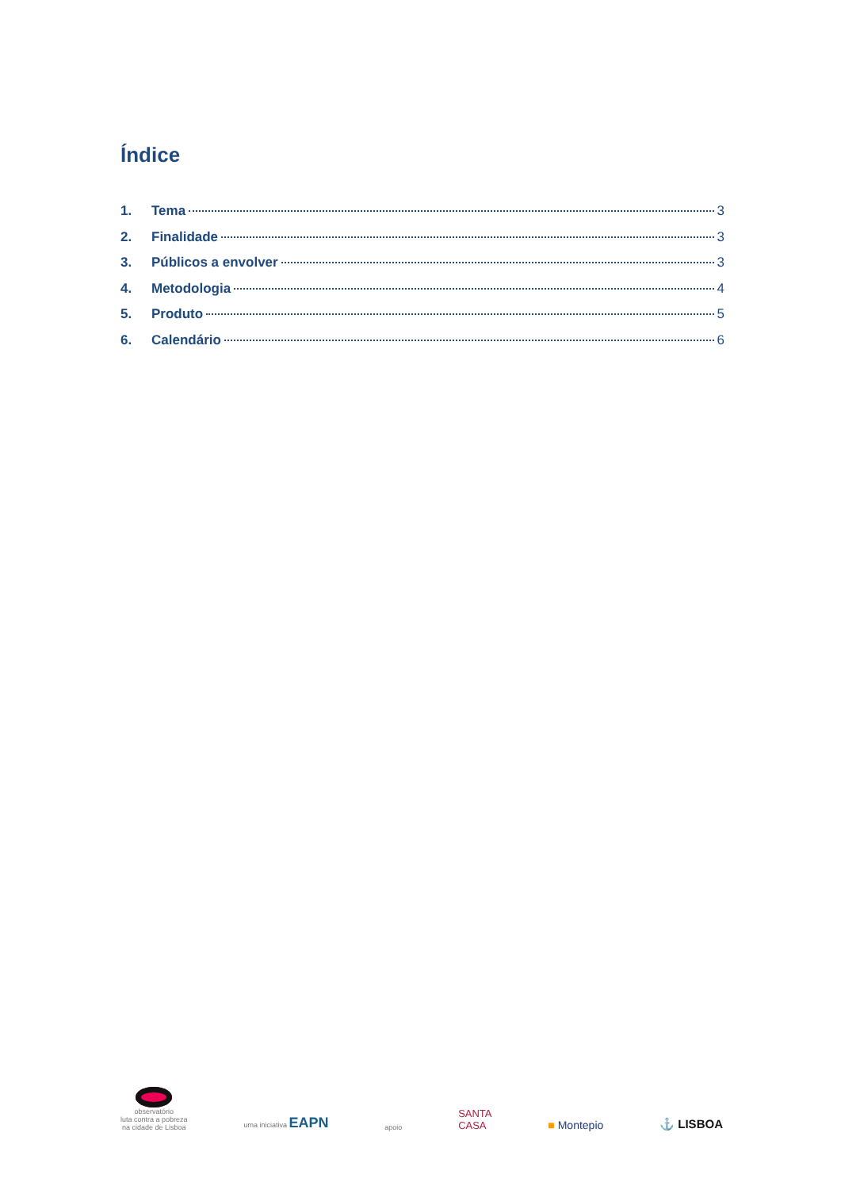Índice
1. Tema 3
2. Finalidade 3
3. Públicos a envolver 3
4. Metodologia 4
5. Produto 5
6. Calendário 6
observatório
luta contra a pobreza
na cidade de Lisboa
uma iniciativa EAPN
apoio
SANTA
CASA
■ Montepio
⚓ LISBOA